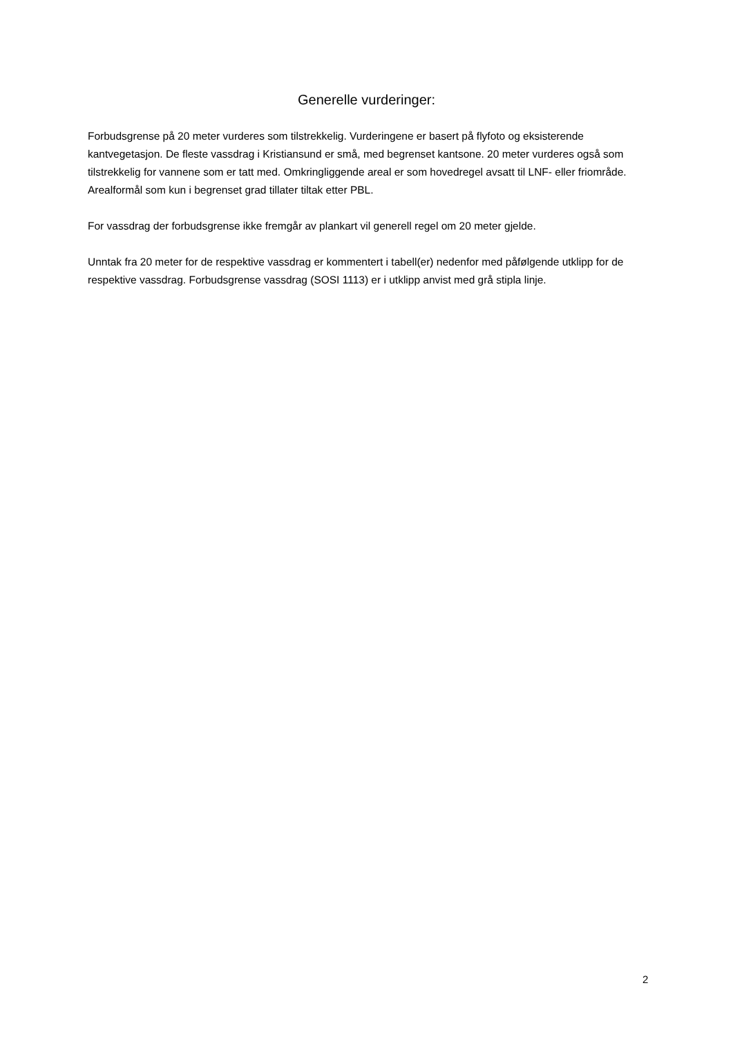Generelle vurderinger:
Forbudsgrense på 20 meter vurderes som tilstrekkelig. Vurderingene er basert på flyfoto og eksisterende kantvegetasjon. De fleste vassdrag i Kristiansund er små, med begrenset kantsone. 20 meter vurderes også som tilstrekkelig for vannene som er tatt med. Omkringliggende areal er som hovedregel avsatt til LNF- eller friområde. Arealformål som kun i begrenset grad tillater tiltak etter PBL.
For vassdrag der forbudsgrense ikke fremgår av plankart vil generell regel om 20 meter gjelde.
Unntak fra 20 meter for de respektive vassdrag er kommentert i tabell(er) nedenfor med påfølgende utklipp for de respektive vassdrag. Forbudsgrense vassdrag (SOSI 1113) er i utklipp anvist med grå stipla linje.
2